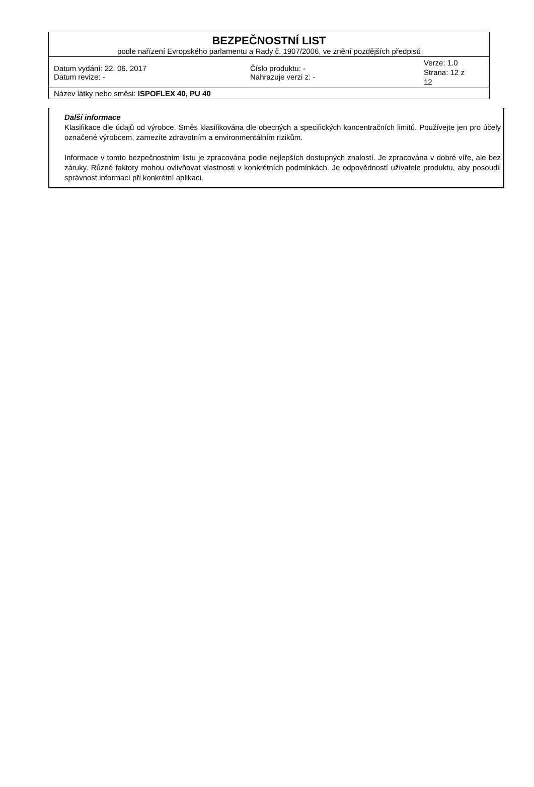| BEZPEČNOSTNÍ LIST podle nařízení Evropského parlamentu a Rady č. 1907/2006, ve znění pozdějších předpisů | | |
| Datum vydání: 22. 06. 2017 Datum revize: - | Číslo produktu: - Nahrazuje verzi z: - | Verze: 1.0 Strana: 12 z 12 |
| Název látky nebo směsi: ISPOFLEX 40, PU 40 | | |
Další informace
Klasifikace dle údajů od výrobce. Směs klasifikována dle obecných a specifických koncentračních limitů. Používejte jen pro účely označené výrobcem, zamezíte zdravotním a environmentálním rizikům.
Informace v tomto bezpečnostním listu je zpracována podle nejlepších dostupných znalostí. Je zpracována v dobré víře, ale bez záruky. Různé faktory mohou ovlivňovat vlastnosti v konkrétních podmínkách. Je odpovědností uživatele produktu, aby posoudil správnost informací při konkrétní aplikaci.